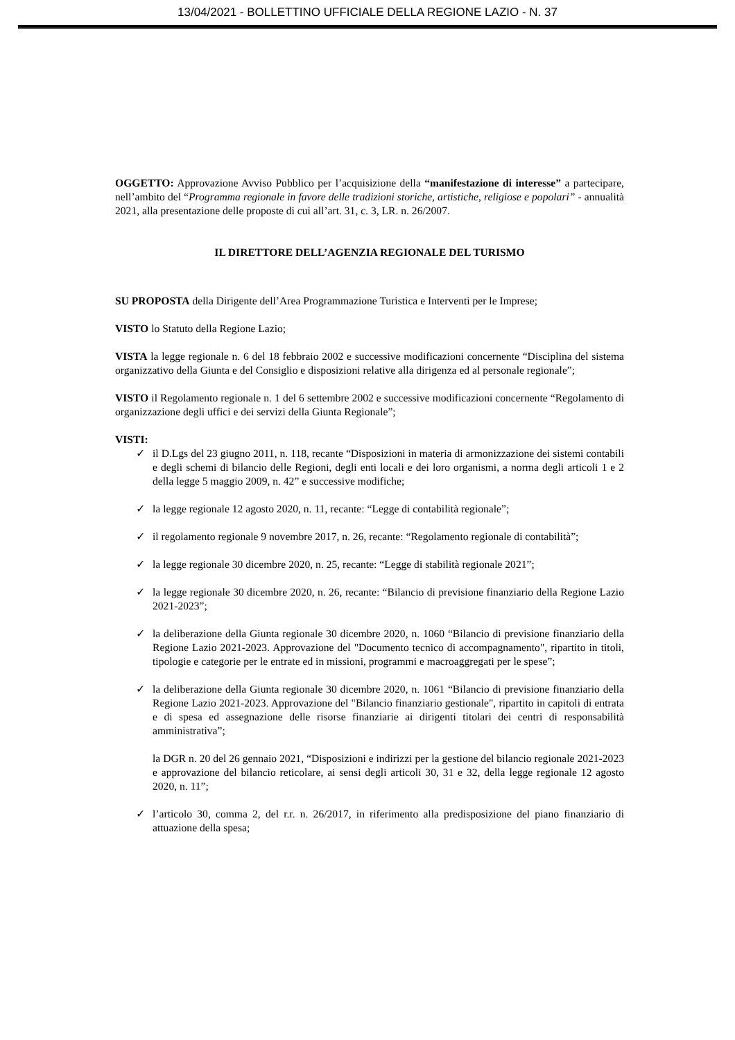13/04/2021 - BOLLETTINO UFFICIALE DELLA REGIONE LAZIO - N. 37
OGGETTO: Approvazione Avviso Pubblico per l’acquisizione della “manifestazione di interesse” a partecipare, nell’ambito del “Programma regionale in favore delle tradizioni storiche, artistiche, religiose e popolari” - annualità 2021, alla presentazione delle proposte di cui all’art. 31, c. 3, LR. n. 26/2007.
IL DIRETTORE DELL’AGENZIA REGIONALE DEL TURISMO
SU PROPOSTA della Dirigente dell’Area Programmazione Turistica e Interventi per le Imprese;
VISTO lo Statuto della Regione Lazio;
VISTA la legge regionale n. 6 del 18 febbraio 2002 e successive modificazioni concernente “Disciplina del sistema organizzativo della Giunta e del Consiglio e disposizioni relative alla dirigenza ed al personale regionale”;
VISTO il Regolamento regionale n. 1 del 6 settembre 2002 e successive modificazioni concernente “Regolamento di organizzazione degli uffici e dei servizi della Giunta Regionale”;
VISTI:
✓ il D.Lgs del 23 giugno 2011, n. 118, recante “Disposizioni in materia di armonizzazione dei sistemi contabili e degli schemi di bilancio delle Regioni, degli enti locali e dei loro organismi, a norma degli articoli 1 e 2 della legge 5 maggio 2009, n. 42” e successive modifiche;
✓ la legge regionale 12 agosto 2020, n. 11, recante: “Legge di contabilità regionale”;
✓ il regolamento regionale 9 novembre 2017, n. 26, recante: “Regolamento regionale di contabilità”;
✓ la legge regionale 30 dicembre 2020, n. 25, recante: “Legge di stabilità regionale 2021”;
✓ la legge regionale 30 dicembre 2020, n. 26, recante: “Bilancio di previsione finanziario della Regione Lazio 2021-2023”;
✓ la deliberazione della Giunta regionale 30 dicembre 2020, n. 1060 “Bilancio di previsione finanziario della Regione Lazio 2021-2023. Approvazione del "Documento tecnico di accompagnamento", ripartito in titoli, tipologie e categorie per le entrate ed in missioni, programmi e macroaggregati per le spese”;
✓ la deliberazione della Giunta regionale 30 dicembre 2020, n. 1061 “Bilancio di previsione finanziario della Regione Lazio 2021-2023. Approvazione del "Bilancio finanziario gestionale", ripartito in capitoli di entrata e di spesa ed assegnazione delle risorse finanziarie ai dirigenti titolari dei centri di responsabilità amministrativa”;
la DGR n. 20 del 26 gennaio 2021, “Disposizioni e indirizzi per la gestione del bilancio regionale 2021-2023 e approvazione del bilancio reticolare, ai sensi degli articoli 30, 31 e 32, della legge regionale 12 agosto 2020, n. 11”;
✓ l’articolo 30, comma 2, del r.r. n. 26/2017, in riferimento alla predisposizione del piano finanziario di attuazione della spesa;